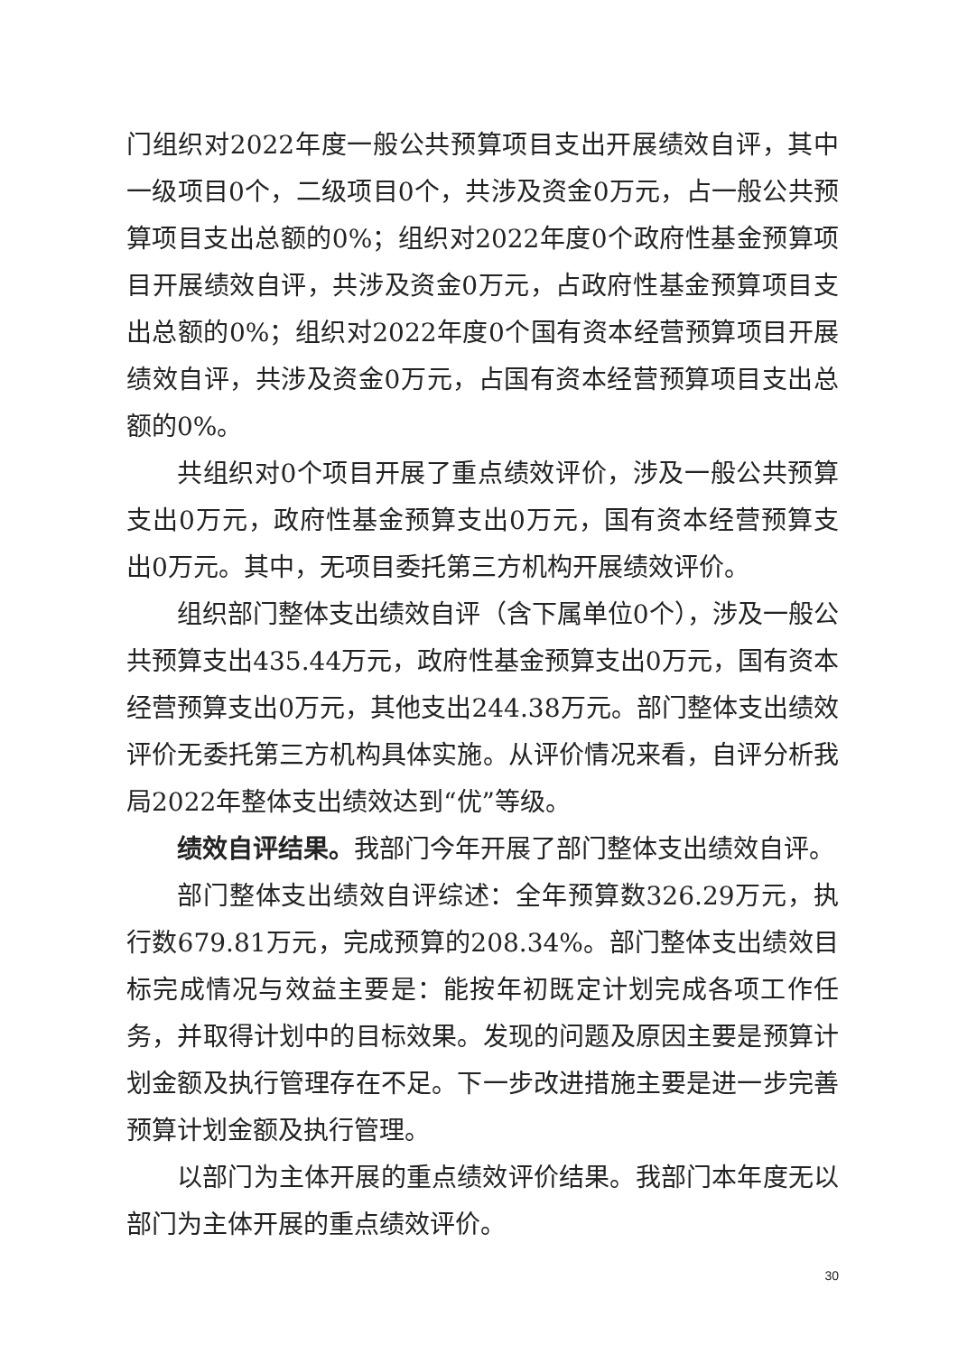门组织对2022年度一般公共预算项目支出开展绩效自评，其中一级项目0个，二级项目0个，共涉及资金0万元，占一般公共预算项目支出总额的0%；组织对2022年度0个政府性基金预算项目开展绩效自评，共涉及资金0万元，占政府性基金预算项目支出总额的0%；组织对2022年度0个国有资本经营预算项目开展绩效自评，共涉及资金0万元，占国有资本经营预算项目支出总额的0%。
共组织对0个项目开展了重点绩效评价，涉及一般公共预算支出0万元，政府性基金预算支出0万元，国有资本经营预算支出0万元。其中，无项目委托第三方机构开展绩效评价。
组织部门整体支出绩效自评（含下属单位0个），涉及一般公共预算支出435.44万元，政府性基金预算支出0万元，国有资本经营预算支出0万元，其他支出244.38万元。部门整体支出绩效评价无委托第三方机构具体实施。从评价情况来看，自评分析我局2022年整体支出绩效达到“优”等级。
绩效自评结果。我部门今年开展了部门整体支出绩效自评。
部门整体支出绩效自评综述：全年预算数326.29万元，执行数679.81万元，完成预算的208.34%。部门整体支出绩效目标完成情况与效益主要是：能按年初既定计划完成各项工作任务，并取得计划中的目标效果。发现的问题及原因主要是预算计划金额及执行管理存在不足。下一步改进措施主要是进一步完善预算计划金额及执行管理。
以部门为主体开展的重点绩效评价结果。我部门本年度无以部门为主体开展的重点绩效评价。
30